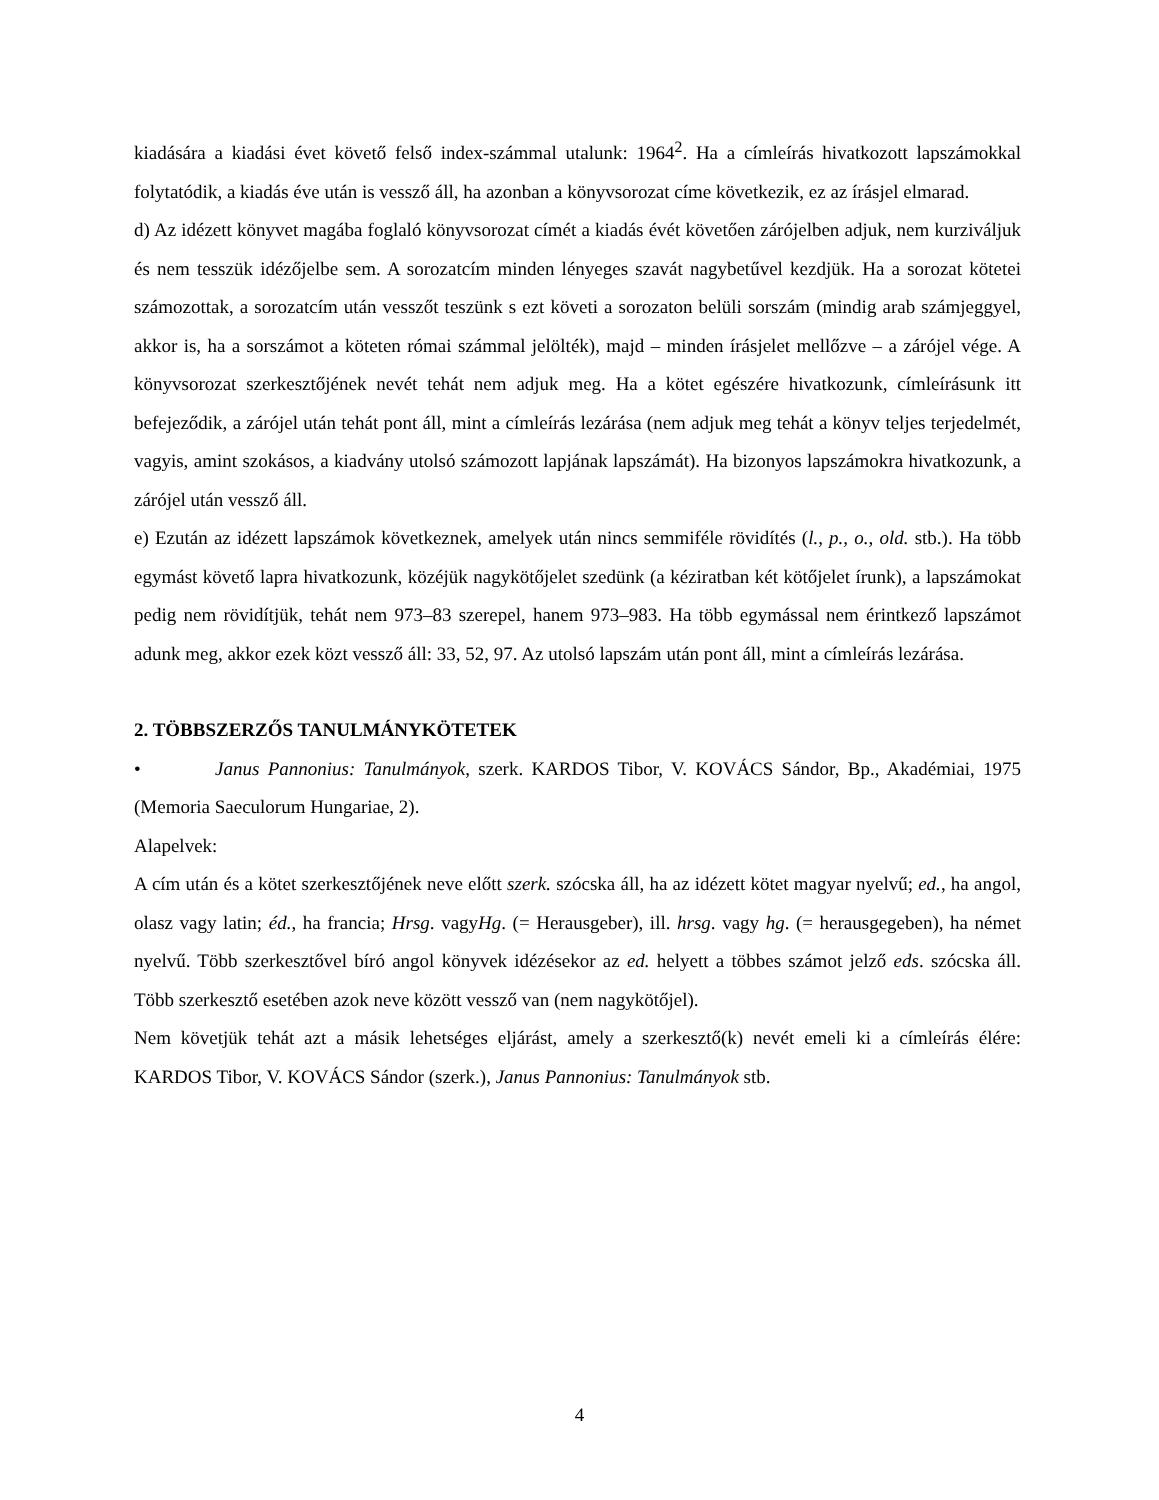kiadására a kiadási évet követő felső index-számmal utalunk: 1964<sup>2</sup>. Ha a címleírás hivatkozott lapszámokkal folytatódik, a kiadás éve után is vessző áll, ha azonban a könyvsorozat címe következik, ez az írásjel elmarad.
d) Az idézett könyvet magába foglaló könyvsorozat címét a kiadás évét követően zárójelben adjuk, nem kurziváljuk és nem tesszük idézőjelbe sem. A sorozatcím minden lényeges szavát nagybetűvel kezdjük. Ha a sorozat kötetei számozottak, a sorozatcím után vesszőt teszünk s ezt követi a sorozaton belüli sorszám (mindig arab számjeggyel, akkor is, ha a sorszámot a köteten római számmal jelölték), majd – minden írásjelet mellőzve – a zárójel vége. A könyvsorozat szerkesztőjének nevét tehát nem adjuk meg. Ha a kötet egészére hivatkozunk, címleírásunk itt befejeződik, a zárójel után tehát pont áll, mint a címleírás lezárása (nem adjuk meg tehát a könyv teljes terjedelmét, vagyis, amint szokásos, a kiadvány utolsó számozott lapjának lapszámát). Ha bizonyos lapszámokra hivatkozunk, a zárójel után vessző áll.
e) Ezután az idézett lapszámok következnek, amelyek után nincs semmiféle rövidítés (l., p., o., old. stb.). Ha több egymást követő lapra hivatkozunk, közéjük nagykötőjelet szedünk (a kéziratban két kötőjelet írunk), a lapszámokat pedig nem rövidítjük, tehát nem 973–83 szerepel, hanem 973–983. Ha több egymással nem érintkező lapszámot adunk meg, akkor ezek közt vessző áll: 33, 52, 97. Az utolsó lapszám után pont áll, mint a címleírás lezárása.
2. TÖBBSZERZŐS TANULMÁNYKÖTETEK
• Janus Pannonius: Tanulmányok, szerk. KARDOS Tibor, V. KOVÁCS Sándor, Bp., Akadémiai, 1975 (Memoria Saeculorum Hungariae, 2).
Alapelvek:
A cím után és a kötet szerkesztőjének neve előtt szerk. szócska áll, ha az idézett kötet magyar nyelvű; ed., ha angol, olasz vagy latin; éd., ha francia; Hrsg. vagyHg. (= Herausgeber), ill. hrsg. vagy hg. (= herausgegeben), ha német nyelvű. Több szerkesztővel bíró angol könyvek idézésekor az ed. helyett a többes számot jelző eds. szócska áll. Több szerkesztő esetében azok neve között vessző van (nem nagykötőjel).
Nem követjük tehát azt a másik lehetséges eljárást, amely a szerkesztő(k) nevét emeli ki a címleírás élére: KARDOS Tibor, V. KOVÁCS Sándor (szerk.), Janus Pannonius: Tanulmányok stb.
4